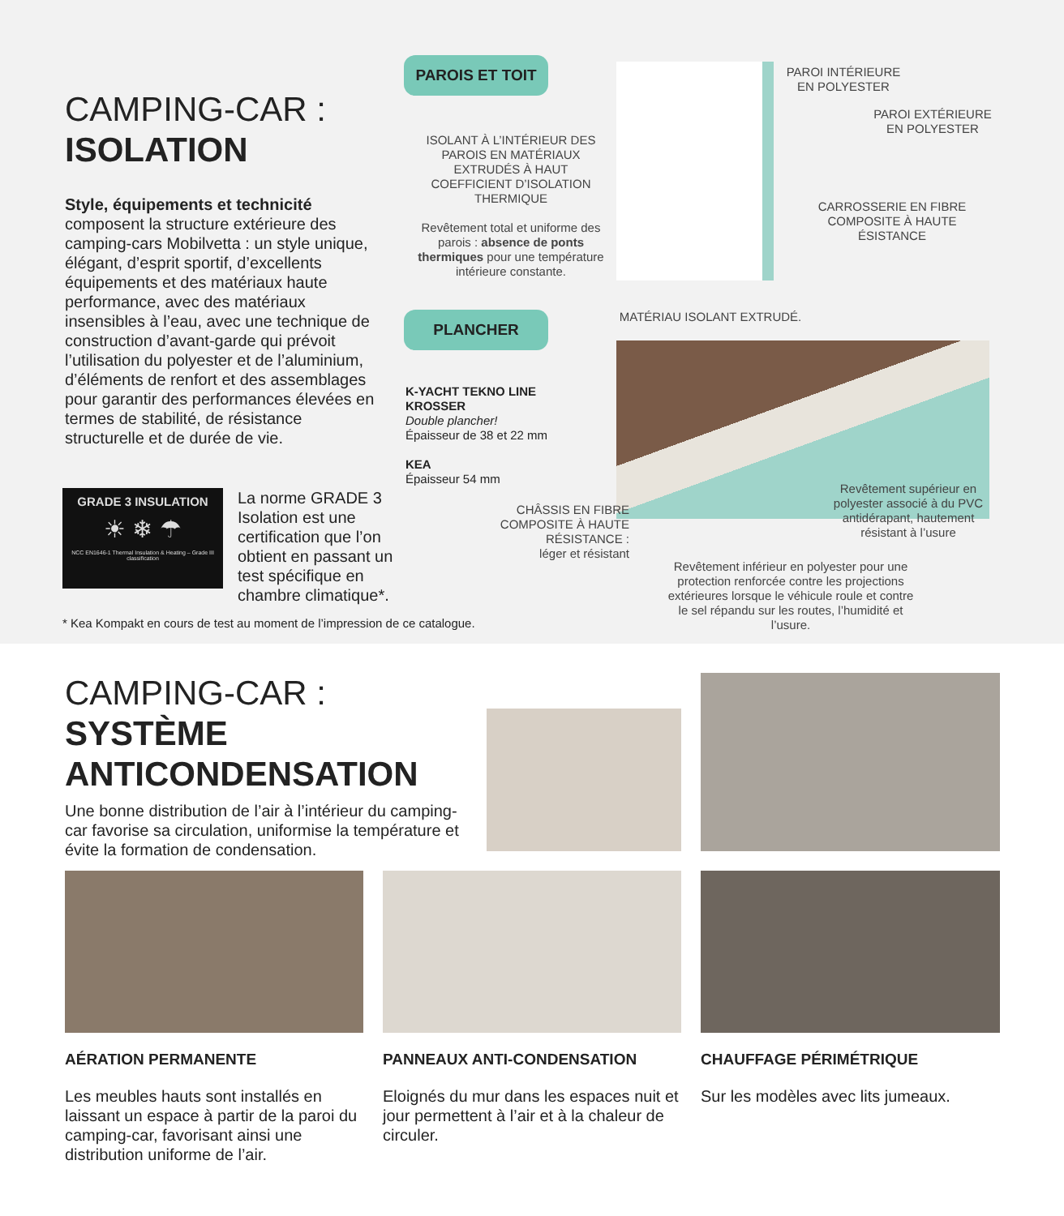CAMPING-CAR :
ISOLATION
Style, équipements et technicité composent la structure extérieure des camping-cars Mobilvetta : un style unique, élégant, d’esprit sportif, d’excellents équipements et des matériaux haute performance, avec des matériaux insensibles à l’eau, avec une technique de construction d’avant-garde qui prévoit l’utilisation du polyester et de l’aluminium, d’éléments de renfort et des assemblages pour garantir des performances élevées en termes de stabilité, de résistance structurelle et de durée de vie.
GRADE 3 INSULATION
☀ ❄ ☂
NCC EN1646-1 Thermal Insulation & Heating – Grade III classification
La norme GRADE 3 Isolation est une certification que l’on obtient en passant un test spécifique en chambre climatique*.
* Kea Kompakt en cours de test au moment de l’impression de ce catalogue.
PAROIS ET TOIT
ISOLANT À L’INTÉRIEUR DES PAROIS EN MATÉRIAUX EXTRUDÉS À HAUT COEFFICIENT D’ISOLATION THERMIQUE
Revêtement total et uniforme des parois : absence de ponts thermiques pour une température intérieure constante.
PAROI INTÉRIEURE
EN POLYESTER
PAROI EXTÉRIEURE
EN POLYESTER
CARROSSERIE EN FIBRE COMPOSITE À HAUTE ÉSISTANCE
PLANCHER MATÉRIAU ISOLANT EXTRUDÉ.
K-YACHT TEKNO LINE
KROSSER
Double plancher!
Épaisseur de 38 et 22 mm
KEA
Épaisseur 54 mm
CHÂSSIS EN FIBRE COMPOSITE À HAUTE RÉSISTANCE :
léger et résistant
Revêtement supérieur en polyester associé à du PVC antidérapant, hautement résistant à l’usure
Revêtement inférieur en polyester pour une protection renforcée contre les projections extérieures lorsque le véhicule roule et contre le sel répandu sur les routes, l’humidité et l’usure.
CAMPING-CAR :
SYSTÈME
ANTICONDENSATION
Une bonne distribution de l’air à l’intérieur du camping-car favorise sa circulation, uniformise la température et évite la formation de condensation.
AÉRATION PERMANENTE
Les meubles hauts sont installés en laissant un espace à partir de la paroi du camping-car, favorisant ainsi une distribution uniforme de l’air.
PANNEAUX ANTI-CONDENSATION
Eloignés du mur dans les espaces nuit et jour permettent à l’air et à la chaleur de circuler.
CHAUFFAGE PÉRIMÉTRIQUE
Sur les modèles avec lits jumeaux.